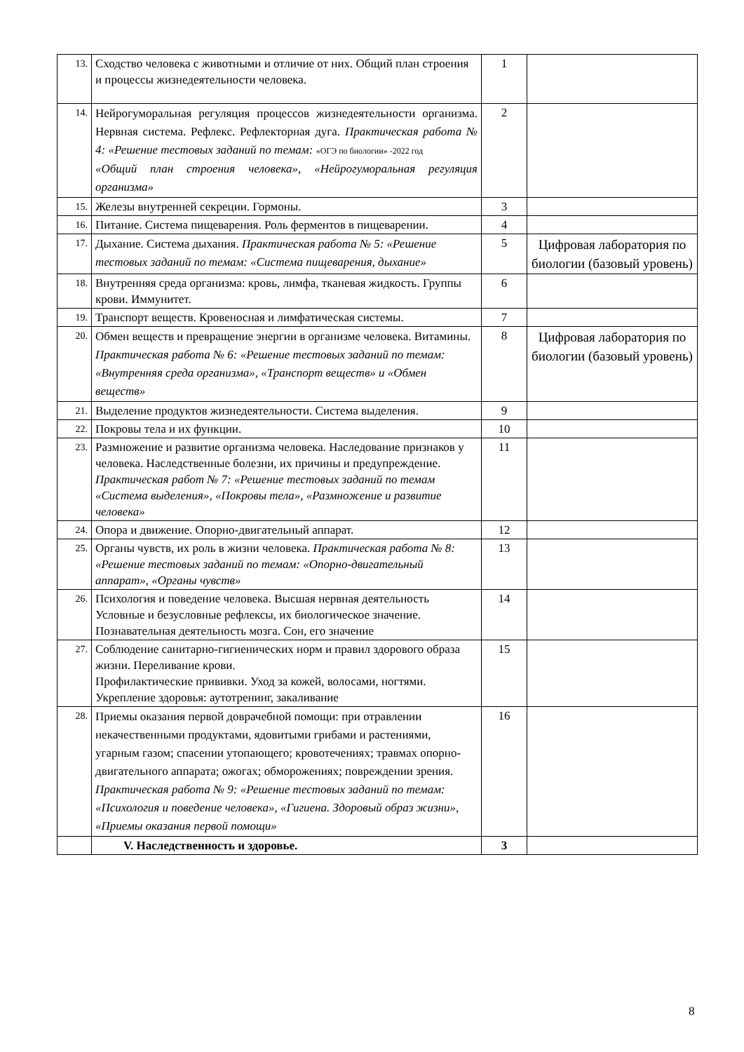| 13. | Сходство человека с животными и отличие от них. Общий план строения и процессы жизнедеятельности человека. | 1 | |
| 14. | Нейрогуморальная регуляция процессов жизнедеятельности организма. Нервная система. Рефлекс. Рефлекторная дуга. Практическая работа № 4: «Решение тестовых заданий по темам: «ОГЭ по биологии» -2022 год «Общий план строения человека», «Нейрогуморальная регуляция организма» | 2 | |
| 15. | Железы внутренней секреции. Гормоны. | 3 | |
| 16. | Питание. Система пищеварения. Роль ферментов в пищеварении. | 4 | |
| 17. | Дыхание. Система дыхания. Практическая работа № 5: «Решение тестовых заданий по темам: «Система пищеварения, дыхание» | 5 | Цифровая лаборатория по биологии (базовый уровень) |
| 18. | Внутренняя среда организма: кровь, лимфа, тканевая жидкость. Группы крови. Иммунитет. | 6 | |
| 19. | Транспорт веществ. Кровеносная и лимфатическая системы. | 7 | |
| 20. | Обмен веществ и превращение энергии в организме человека. Витамины. Практическая работа № 6: «Решение тестовых заданий по темам: «Внутренняя среда организма», «Транспорт веществ» и «Обмен веществ» | 8 | Цифровая лаборатория по биологии (базовый уровень) |
| 21. | Выделение продуктов жизнедеятельности. Система выделения. | 9 | |
| 22. | Покровы тела и их функции. | 10 | |
| 23. | Размножение и развитие организма человека. Наследование признаков у человека. Наследственные болезни, их причины и предупреждение. Практическая работ № 7: «Решение тестовых заданий по темам «Система выделения», «Покровы тела», «Размножение и развитие человека» | 11 | |
| 24. | Опора и движение. Опорно-двигательный аппарат. | 12 | |
| 25. | Органы чувств, их роль в жизни человека. Практическая работа № 8: «Решение тестовых заданий по темам: «Опорно-двигательный аппарат», «Органы чувств» | 13 | |
| 26. | Психология и поведение человека. Высшая нервная деятельность Условные и безусловные рефлексы, их биологическое значение. Познавательная деятельность мозга. Сон, его значение | 14 | |
| 27. | Соблюдение санитарно-гигиенических норм и правил здорового образа жизни. Переливание крови. Профилактические прививки. Уход за кожей, волосами, ногтями. Укрепление здоровья: аутотренинг, закаливание | 15 | |
| 28. | Приемы оказания первой доврачебной помощи: при отравлении некачественными продуктами, ядовитыми грибами и растениями, угарным газом; спасении утопающего; кровотечениях; травмах опорно-двигательного аппарата; ожогах; обморожениях; повреждении зрения. Практическая работа № 9: «Решение тестовых заданий по темам: «Психология и поведение человека», «Гигиена. Здоровый образ жизни», «Приемы оказания первой помощи» | 16 | |
| | V. Наследственность и здоровье. | 3 | |
8